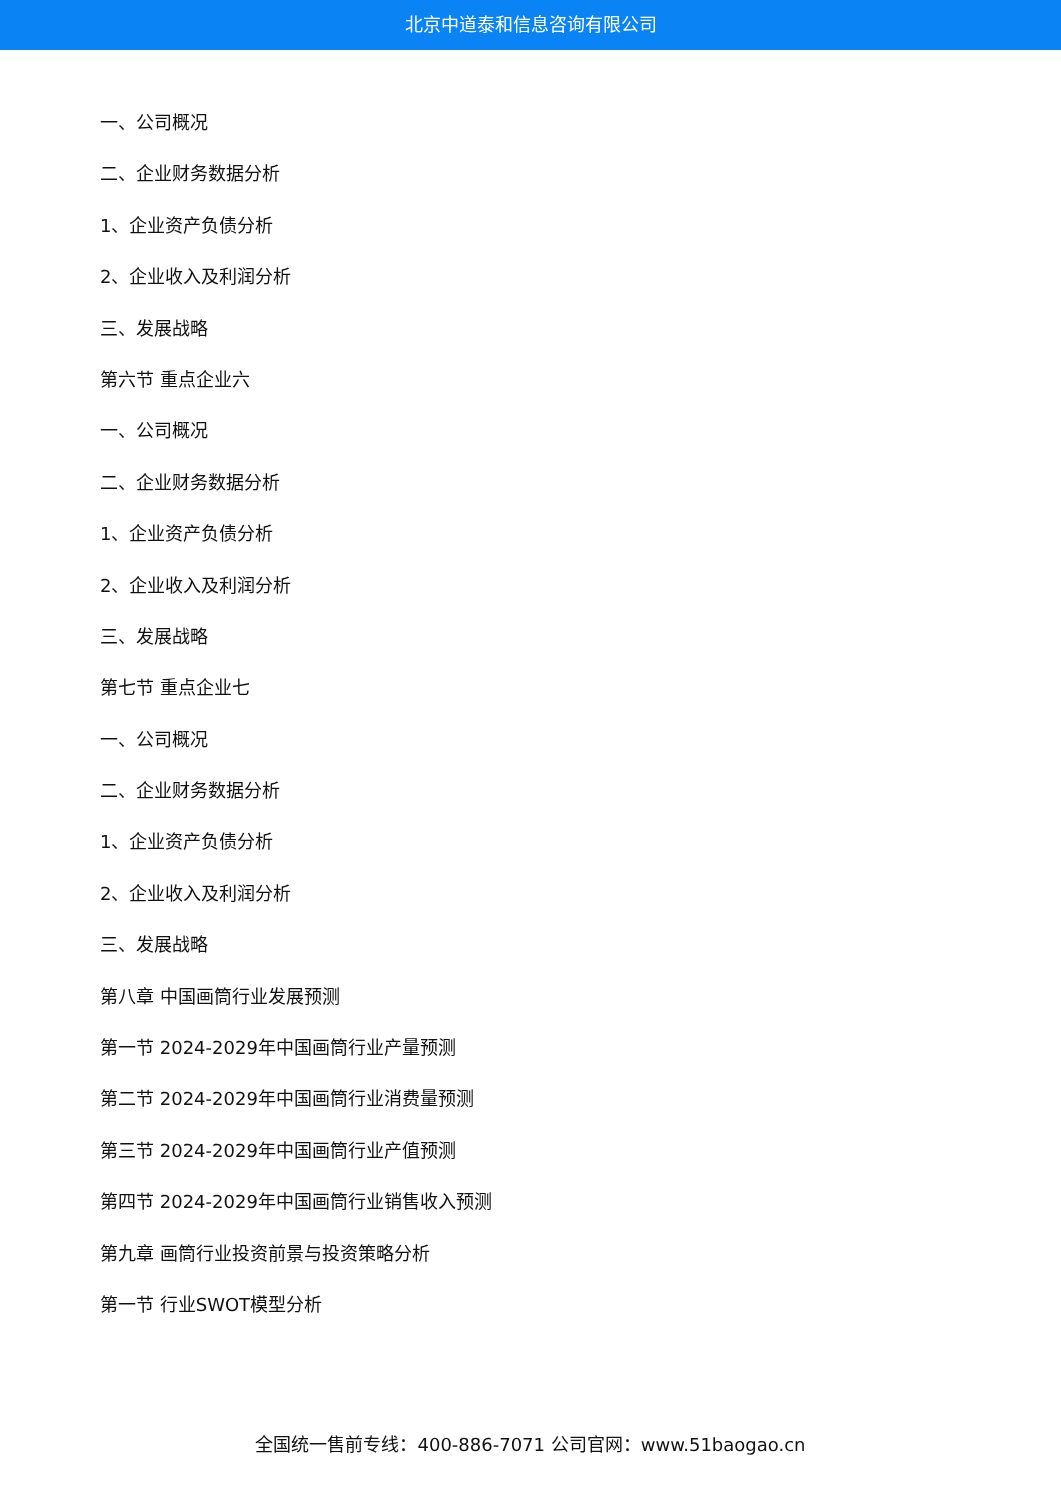北京中道泰和信息咨询有限公司
一、公司概况
二、企业财务数据分析
1、企业资产负债分析
2、企业收入及利润分析
三、发展战略
第六节 重点企业六
一、公司概况
二、企业财务数据分析
1、企业资产负债分析
2、企业收入及利润分析
三、发展战略
第七节 重点企业七
一、公司概况
二、企业财务数据分析
1、企业资产负债分析
2、企业收入及利润分析
三、发展战略
第八章 中国画筒行业发展预测
第一节 2024-2029年中国画筒行业产量预测
第二节 2024-2029年中国画筒行业消费量预测
第三节 2024-2029年中国画筒行业产值预测
第四节 2024-2029年中国画筒行业销售收入预测
第九章 画筒行业投资前景与投资策略分析
第一节 行业SWOT模型分析
全国统一售前专线：400-886-7071 公司官网：www.51baogao.cn